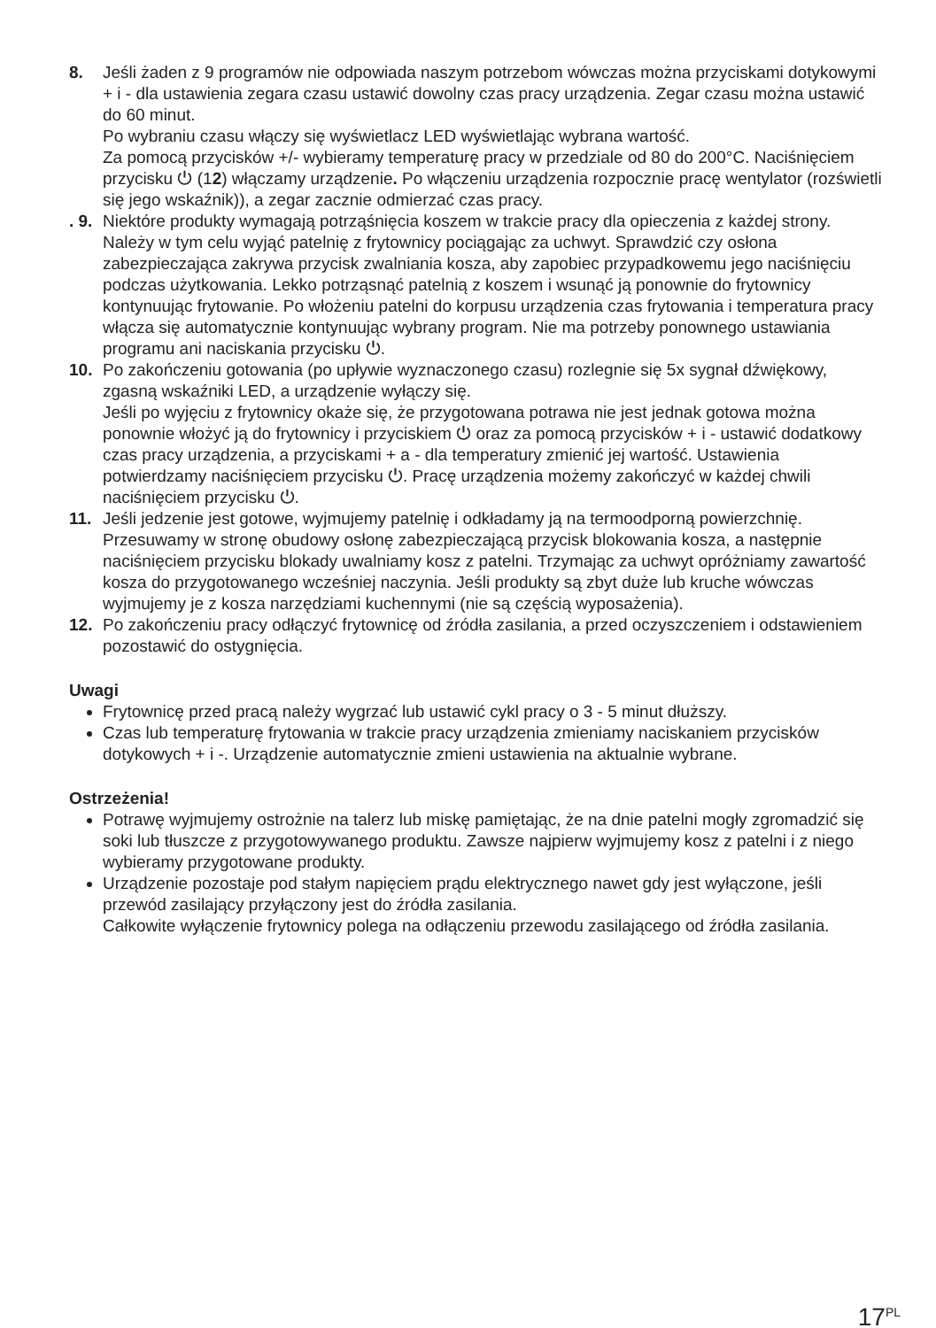8. Jeśli żaden z 9 programów nie odpowiada naszym potrzebom wówczas można przyciskami dotykowymi + i - dla ustawienia zegara czasu ustawić dowolny czas pracy urządzenia. Zegar czasu można ustawić do 60 minut.
Po wybraniu czasu włączy się wyświetlacz LED wyświetlając wybrana wartość.
Za pomocą przycisków +/- wybieramy temperaturę pracy w przedziale od 80 do 200°C. Naciśnięciem przycisku ⏻ (12) włączamy urządzenie. Po włączeniu urządzenia rozpocznie pracę wentylator (rozświetli się jego wskaźnik)), a zegar zacznie odmierzać czas pracy.
. 9.
Niektóre produkty wymagają potrząśnięcia koszem w trakcie pracy dla opieczenia z każdej strony. Należy w tym celu wyjąć patelnię z frytownicy pociągając za uchwyt. Sprawdzić czy osłona zabezpieczająca zakrywa przycisk zwalniania kosza, aby zapobiec przypadkowemu jego naciśnięciu podczas użytkowania. Lekko potrząsnąć patelnią z koszem i wsunąć ją ponownie do frytownicy kontynuując frytowanie. Po włożeniu patelni do korpusu urządzenia czas frytowania i temperatura pracy włącza się automatycznie kontynuując wybrany program. Nie ma potrzeby ponownego ustawiania programu ani naciskania przycisku ⏻.
10. Po zakończeniu gotowania (po upływie wyznaczonego czasu) rozlegnie się 5x sygnał dźwiękowy, zgasną wskaźniki LED, a urządzenie wyłączy się.
Jeśli po wyjęciu z frytownicy okaże się, że przygotowana potrawa nie jest jednak gotowa można ponownie włożyć ją do frytownicy i przyciskiem ⏻ oraz za pomocą przycisków + i - ustawić dodatkowy czas pracy urządzenia, a przyciskami + a - dla temperatury zmienić jej wartość. Ustawienia potwierdzamy naciśnięciem przycisku ⏻. Pracę urządzenia możemy zakończyć w każdej chwili naciśnięciem przycisku ⏻.
11. Jeśli jedzenie jest gotowe, wyjmujemy patelnię i odkładamy ją na termoodporną powierzchnię. Przesuwamy w stronę obudowy osłonę zabezpieczającą przycisk blokowania kosza, a następnie naciśnięciem przycisku blokady uwalniamy kosz z patelni. Trzymając za uchwyt opróżniamy zawartość kosza do przygotowanego wcześniej naczynia. Jeśli produkty są zbyt duże lub kruche wówczas wyjmujemy je z kosza narzędziami kuchennymi (nie są częścią wyposażenia).
12. Po zakończeniu pracy odłączyć frytownicę od źródła zasilania, a przed oczyszczeniem i odstawieniem pozostawić do ostygnięcia.
Uwagi
Frytownicę przed pracą należy wygrzać lub ustawić cykl pracy o 3 - 5 minut dłuższy.
Czas lub temperaturę frytowania w trakcie pracy urządzenia zmieniamy naciskaniem przycisków dotykowych + i -. Urządzenie automatycznie zmieni ustawienia na aktualnie wybrane.
Ostrzeżenia!
Potrawę wyjmujemy ostrożnie na talerz lub miskę pamiętając, że na dnie patelni mogły zgromadzić się soki lub tłuszcze z przygotowywanego produktu. Zawsze najpierw wyjmujemy kosz z patelni i z niego wybieramy przygotowane produkty.
Urządzenie pozostaje pod stałym napięciem prądu elektrycznego nawet gdy jest wyłączone, jeśli przewód zasilający przyłączony jest do źródła zasilania.
Całkowite wyłączenie frytownicy polega na odłączeniu przewodu zasilającego od źródła zasilania.
17<sup>PL</sup>